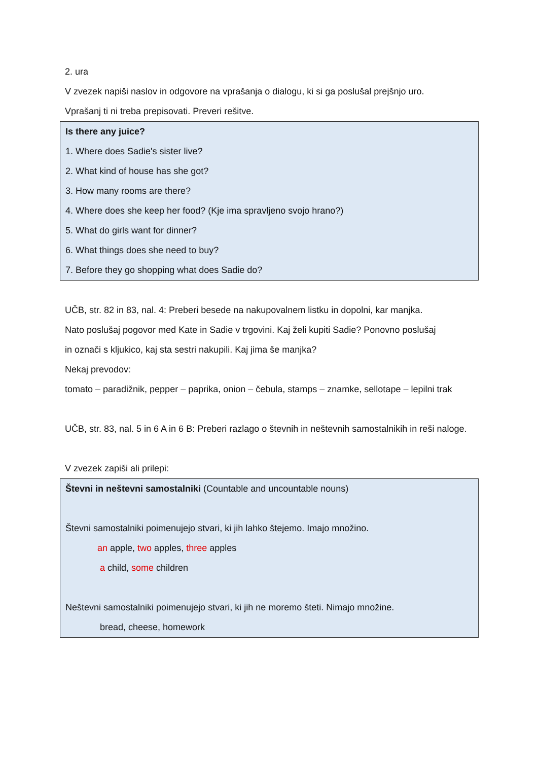2. ura
V zvezek napiši naslov in odgovore na vprašanja o dialogu, ki si ga poslušal prejšnjo uro.
Vprašanj ti ni treba prepisovati. Preveri rešitve.
Is there any juice?
1. Where does Sadie's sister live?
2. What kind of house has she got?
3. How many rooms are there?
4. Where does she keep her food? (Kje ima spravljeno svojo hrano?)
5. What do girls want for dinner?
6. What things does she need to buy?
7. Before they go shopping what does Sadie do?
UČB, str. 82 in 83, nal. 4: Preberi besede na nakupovalnem listku in dopolni, kar manjka.
Nato poslušaj pogovor med Kate in Sadie v trgovini. Kaj želi kupiti Sadie? Ponovno poslušaj
in označi s kljukico, kaj sta sestri nakupili. Kaj jima še manjka?
Nekaj prevodov:
tomato – paradižnik, pepper – paprika, onion – čebula, stamps – znamke, sellotape – lepilni trak
UČB, str. 83, nal. 5 in 6 A in 6 B: Preberi razlago o števnih in neštevnih samostalnikih in reši naloge.
V zvezek zapiši ali prilepi:
Števni in neštevni samostalniki (Countable and uncountable nouns)
Števni samostalniki poimenujejo stvari, ki jih lahko štejemo. Imajo množino.
an apple, two apples, three apples
a child, some children
Neštevni samostalniki poimenujejo stvari, ki jih ne moremo šteti. Nimajo množine.
bread, cheese, homework